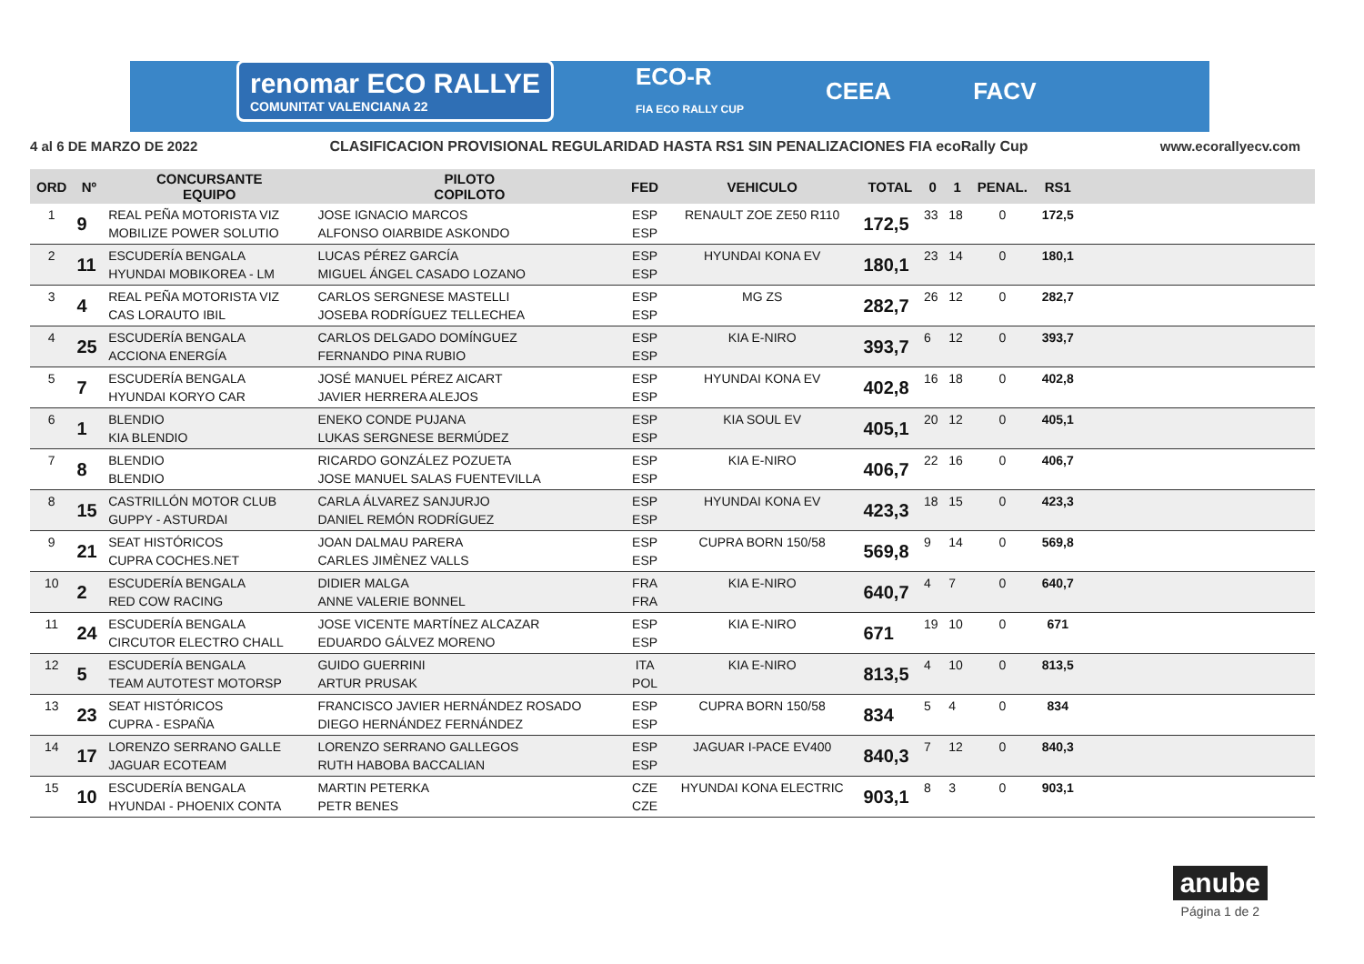renomar ECO RALLYE
COMUNITAT VALENCIANA 22
ECO-R
FIA ECO RALLY CUP
CEEA FACV
4 al 6 DE MARZO DE 2022 CLASIFICACION PROVISIONAL REGULARIDAD HASTA RS1 SIN PENALIZACIONES FIA ecoRally Cup www.ecorallyecv.com
| ORD | Nº | CONCURSANTE EQUIPO | PILOTO COPILOTO | FED | VEHICULO | TOTAL | 0 | 1 | PENAL. | RS1 | |
| --- | --- | --- | --- | --- | --- | --- | --- | --- | --- | --- | --- |
| 1 | 9 | REAL PEÑA MOTORISTA VIZ MOBILIZE POWER SOLUTIO | JOSE IGNACIO MARCOS ALFONSO OIARBIDE ASKONDO | ESP ESP | RENAULT ZOE ZE50 R110 | 172,5 | 33 | 18 | 0 | 172,5 | |
| 2 | 11 | ESCUDERÍA BENGALA HYUNDAI MOBIKOREA - LM | LUCAS PÉREZ GARCÍA MIGUEL ÁNGEL CASADO LOZANO | ESP ESP | HYUNDAI KONA EV | 180,1 | 23 | 14 | 0 | 180,1 | |
| 3 | 4 | REAL PEÑA MOTORISTA VIZ CAS LORAUTO IBIL | CARLOS SERGNESE MASTELLI JOSEBA RODRÍGUEZ TELLECHEA | ESP ESP | MG ZS | 282,7 | 26 | 12 | 0 | 282,7 | |
| 4 | 25 | ESCUDERÍA BENGALA ACCIONA ENERGÍA | CARLOS DELGADO DOMÍNGUEZ FERNANDO PINA RUBIO | ESP ESP | KIA E-NIRO | 393,7 | 6 | 12 | 0 | 393,7 | |
| 5 | 7 | ESCUDERÍA BENGALA HYUNDAI KORYO CAR | JOSÉ MANUEL PÉREZ AICART JAVIER HERRERA ALEJOS | ESP ESP | HYUNDAI KONA EV | 402,8 | 16 | 18 | 0 | 402,8 | |
| 6 | 1 | BLENDIO KIA BLENDIO | ENEKO CONDE PUJANA LUKAS SERGNESE BERMÚDEZ | ESP ESP | KIA SOUL EV | 405,1 | 20 | 12 | 0 | 405,1 | |
| 7 | 8 | BLENDIO BLENDIO | RICARDO GONZÁLEZ POZUETA JOSE MANUEL SALAS FUENTEVILLA | ESP ESP | KIA E-NIRO | 406,7 | 22 | 16 | 0 | 406,7 | |
| 8 | 15 | CASTRILLÓN MOTOR CLUB GUPPY - ASTURDAI | CARLA ÁLVAREZ SANJURJO DANIEL REMÓN RODRÍGUEZ | ESP ESP | HYUNDAI KONA EV | 423,3 | 18 | 15 | 0 | 423,3 | |
| 9 | 21 | SEAT HISTÓRICOS CUPRA COCHES.NET | JOAN DALMAU PARERA CARLES JIMÈNEZ VALLS | ESP ESP | CUPRA BORN 150/58 | 569,8 | 9 | 14 | 0 | 569,8 | |
| 10 | 2 | ESCUDERÍA BENGALA RED COW RACING | DIDIER MALGA ANNE VALERIE BONNEL | FRA FRA | KIA E-NIRO | 640,7 | 4 | 7 | 0 | 640,7 | |
| 11 | 24 | ESCUDERÍA BENGALA CIRCUTOR ELECTRO CHALL | JOSE VICENTE MARTÍNEZ ALCAZAR EDUARDO GÁLVEZ MORENO | ESP ESP | KIA E-NIRO | 671 | 19 | 10 | 0 | 671 | |
| 12 | 5 | ESCUDERÍA BENGALA TEAM AUTOTEST MOTORSP | GUIDO GUERRINI ARTUR PRUSAK | ITA POL | KIA E-NIRO | 813,5 | 4 | 10 | 0 | 813,5 | |
| 13 | 23 | SEAT HISTÓRICOS CUPRA - ESPAÑA | FRANCISCO JAVIER HERNÁNDEZ ROSADO DIEGO HERNÁNDEZ FERNÁNDEZ | ESP ESP | CUPRA BORN 150/58 | 834 | 5 | 4 | 0 | 834 | |
| 14 | 17 | LORENZO SERRANO GALLE JAGUAR ECOTEAM | LORENZO SERRANO GALLEGOS RUTH HABOBA BACCALIAN | ESP ESP | JAGUAR I-PACE EV400 | 840,3 | 7 | 12 | 0 | 840,3 | |
| 15 | 10 | ESCUDERÍA BENGALA HYUNDAI - PHOENIX CONTA | MARTIN PETERKA PETR BENES | CZE CZE | HYUNDAI KONA ELECTRIC | 903,1 | 8 | 3 | 0 | 903,1 | |
anube
Página 1 de 2